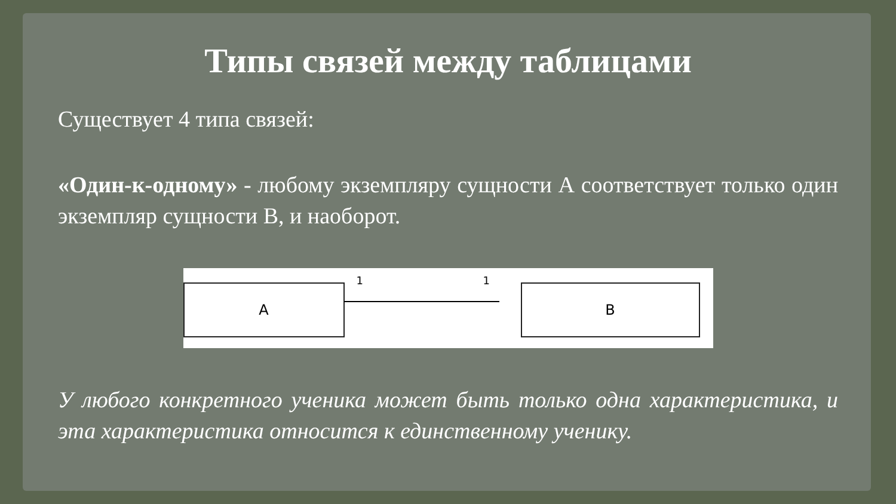Типы связей между таблицами
Существует 4 типа связей:
«Один-к-одному» - любому экземпляру сущности А соответствует только один экземпляр сущности В, и наоборот.
A
1 1
B
У любого конкретного ученика может быть только одна характеристика, и эта характеристика относится к единственному ученику.